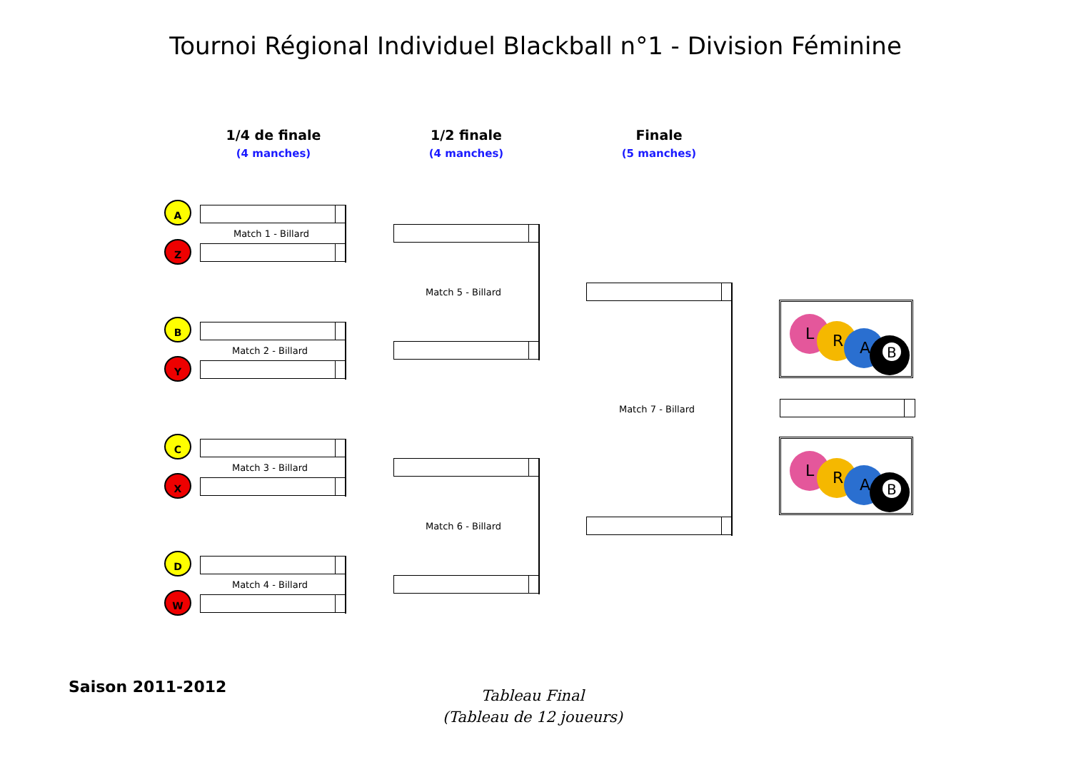Tournoi Régional Individuel Blackball n°1 - Division Féminine
1/4 de finale
(4 manches)
1/2 finale
(4 manches)
Finale
(5 manches)
A
Z
Match 1 - Billard
B
Y
Match 2 - Billard
C
X
Match 3 - Billard
D
W
Match 4 - Billard
Match 5 - Billard
Match 6 - Billard
Match 7 - Billard
L
R
A
B
L
R
A
B
Saison 2011-2012
Tableau Final
(Tableau de 12 joueurs)